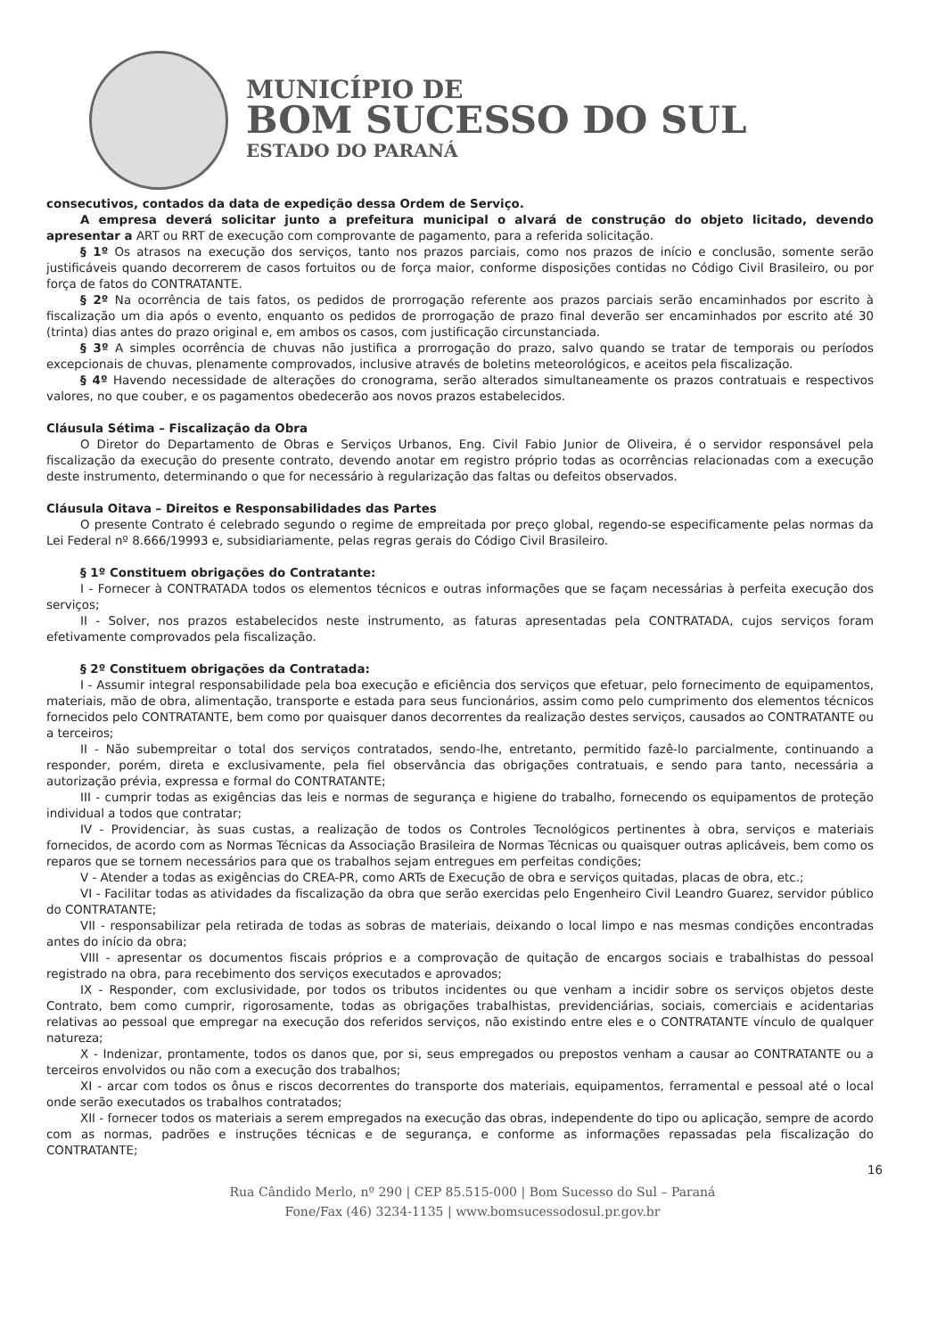MUNICÍPIO DE
BOM SUCESSO DO SUL
ESTADO DO PARANÁ
consecutivos, contados da data de expedição dessa Ordem de Serviço.
A empresa deverá solicitar junto a prefeitura municipal o alvará de construção do objeto licitado, devendo apresentar a ART ou RRT de execução com comprovante de pagamento, para a referida solicitação.
§ 1º Os atrasos na execução dos serviços, tanto nos prazos parciais, como nos prazos de início e conclusão, somente serão justificáveis quando decorrerem de casos fortuitos ou de força maior, conforme disposições contidas no Código Civil Brasileiro, ou por força de fatos do CONTRATANTE.
§ 2º Na ocorrência de tais fatos, os pedidos de prorrogação referente aos prazos parciais serão encaminhados por escrito à fiscalização um dia após o evento, enquanto os pedidos de prorrogação de prazo final deverão ser encaminhados por escrito até 30 (trinta) dias antes do prazo original e, em ambos os casos, com justificação circunstanciada.
§ 3º A simples ocorrência de chuvas não justifica a prorrogação do prazo, salvo quando se tratar de temporais ou períodos excepcionais de chuvas, plenamente comprovados, inclusive através de boletins meteorológicos, e aceitos pela fiscalização.
§ 4º Havendo necessidade de alterações do cronograma, serão alterados simultaneamente os prazos contratuais e respectivos valores, no que couber, e os pagamentos obedecerão aos novos prazos estabelecidos.
Cláusula Sétima – Fiscalização da Obra
O Diretor do Departamento de Obras e Serviços Urbanos, Eng. Civil Fabio Junior de Oliveira, é o servidor responsável pela fiscalização da execução do presente contrato, devendo anotar em registro próprio todas as ocorrências relacionadas com a execução deste instrumento, determinando o que for necessário à regularização das faltas ou defeitos observados.
Cláusula Oitava – Direitos e Responsabilidades das Partes
O presente Contrato é celebrado segundo o regime de empreitada por preço global, regendo-se especificamente pelas normas da Lei Federal nº 8.666/19993 e, subsidiariamente, pelas regras gerais do Código Civil Brasileiro.
§ 1º Constituem obrigações do Contratante:
I - Fornecer à CONTRATADA todos os elementos técnicos e outras informações que se façam necessárias à perfeita execução dos serviços;
II - Solver, nos prazos estabelecidos neste instrumento, as faturas apresentadas pela CONTRATADA, cujos serviços foram efetivamente comprovados pela fiscalização.
§ 2º Constituem obrigações da Contratada:
I - Assumir integral responsabilidade pela boa execução e eficiência dos serviços que efetuar, pelo fornecimento de equipamentos, materiais, mão de obra, alimentação, transporte e estada para seus funcionários, assim como pelo cumprimento dos elementos técnicos fornecidos pelo CONTRATANTE, bem como por quaisquer danos decorrentes da realização destes serviços, causados ao CONTRATANTE ou a terceiros;
II - Não subempreitar o total dos serviços contratados, sendo-lhe, entretanto, permitido fazê-lo parcialmente, continuando a responder, porém, direta e exclusivamente, pela fiel observância das obrigações contratuais, e sendo para tanto, necessária a autorização prévia, expressa e formal do CONTRATANTE;
III - cumprir todas as exigências das leis e normas de segurança e higiene do trabalho, fornecendo os equipamentos de proteção individual a todos que contratar;
IV - Providenciar, às suas custas, a realização de todos os Controles Tecnológicos pertinentes à obra, serviços e materiais fornecidos, de acordo com as Normas Técnicas da Associação Brasileira de Normas Técnicas ou quaisquer outras aplicáveis, bem como os reparos que se tornem necessários para que os trabalhos sejam entregues em perfeitas condições;
V - Atender a todas as exigências do CREA-PR, como ARTs de Execução de obra e serviços quitadas, placas de obra, etc.;
VI - Facilitar todas as atividades da fiscalização da obra que serão exercidas pelo Engenheiro Civil Leandro Guarez, servidor público do CONTRATANTE;
VII - responsabilizar pela retirada de todas as sobras de materiais, deixando o local limpo e nas mesmas condições encontradas antes do início da obra;
VIII - apresentar os documentos fiscais próprios e a comprovação de quitação de encargos sociais e trabalhistas do pessoal registrado na obra, para recebimento dos serviços executados e aprovados;
IX - Responder, com exclusividade, por todos os tributos incidentes ou que venham a incidir sobre os serviços objetos deste Contrato, bem como cumprir, rigorosamente, todas as obrigações trabalhistas, previdenciárias, sociais, comerciais e acidentarias relativas ao pessoal que empregar na execução dos referidos serviços, não existindo entre eles e o CONTRATANTE vínculo de qualquer natureza;
X - Indenizar, prontamente, todos os danos que, por si, seus empregados ou prepostos venham a causar ao CONTRATANTE ou a terceiros envolvidos ou não com a execução dos trabalhos;
XI - arcar com todos os ônus e riscos decorrentes do transporte dos materiais, equipamentos, ferramental e pessoal até o local onde serão executados os trabalhos contratados;
XII - fornecer todos os materiais a serem empregados na execução das obras, independente do tipo ou aplicação, sempre de acordo com as normas, padrões e instruções técnicas e de segurança, e conforme as informações repassadas pela fiscalização do CONTRATANTE;
16
Rua Cândido Merlo, nº 290 | CEP 85.515-000 | Bom Sucesso do Sul – Paraná
Fone/Fax (46) 3234-1135 | www.bomsucessodosul.pr.gov.br